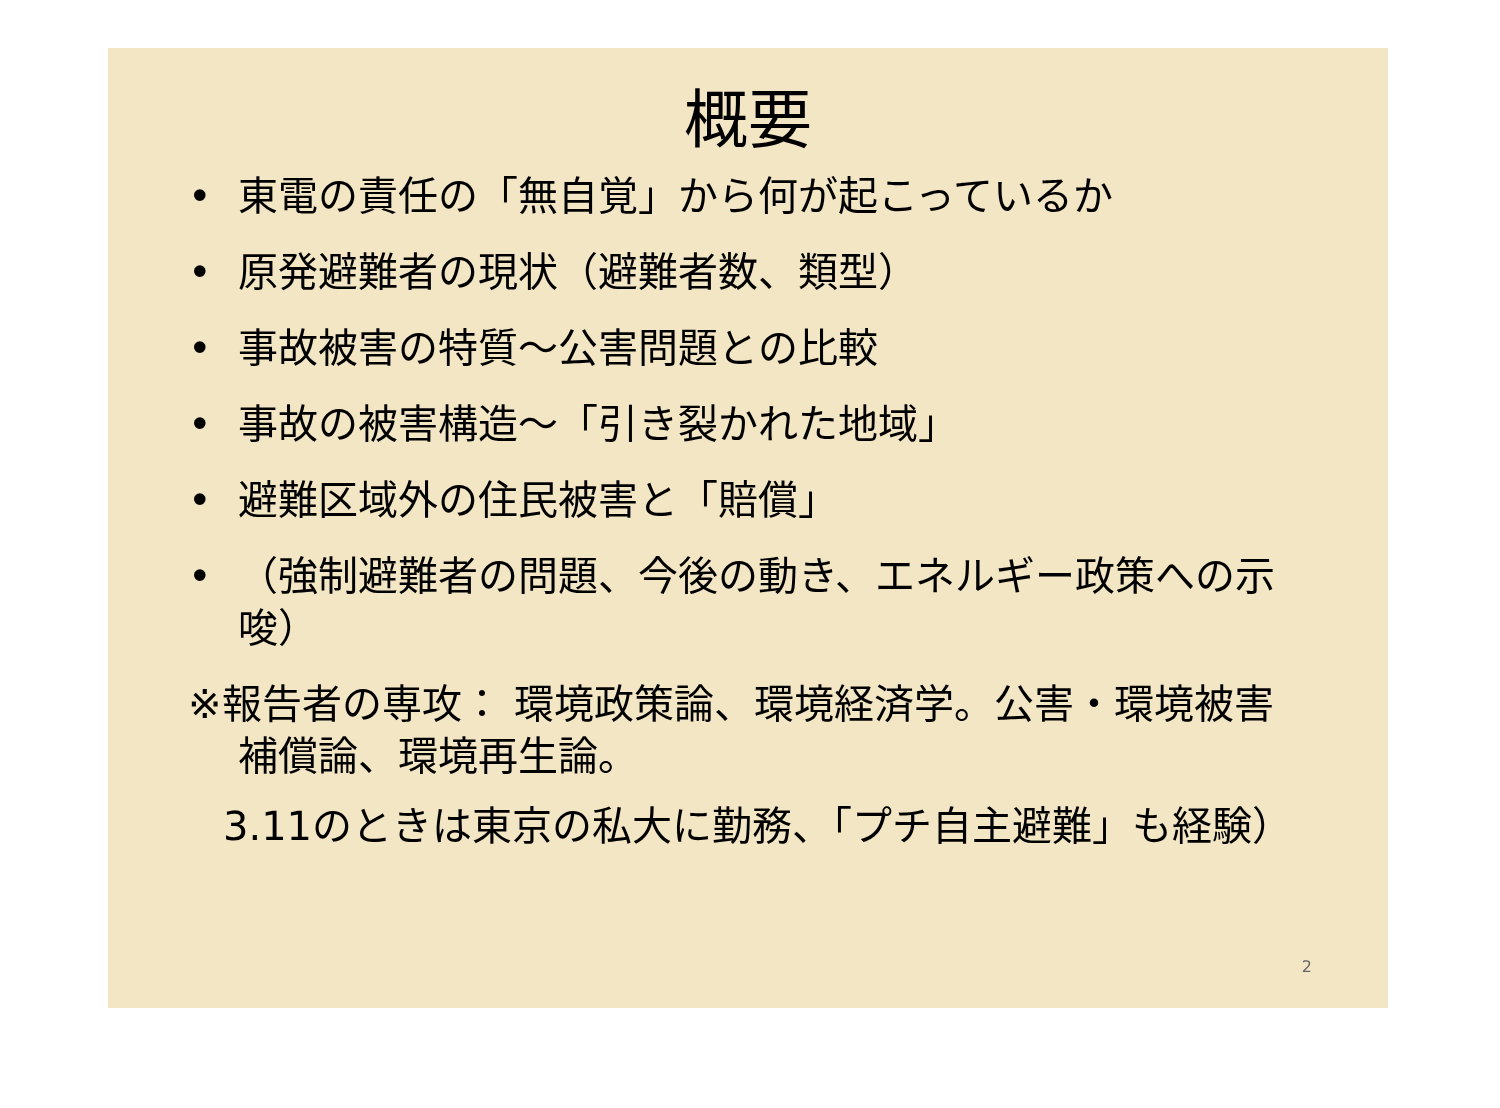概要
• 東電の責任の「無自覚」から何が起こっているか
• 原発避難者の現状（避難者数、類型）
• 事故被害の特質～公害問題との比較
• 事故の被害構造～「引き裂かれた地域」
• 避難区域外の住民被害と「賠償」
• （強制避難者の問題、今後の動き、エネルギー政策への示唆）
※報告者の専攻： 環境政策論、環境経済学。公害・環境被害補償論、環境再生論。
3.11のときは東京の私大に勤務、「プチ自主避難」も経験）
2